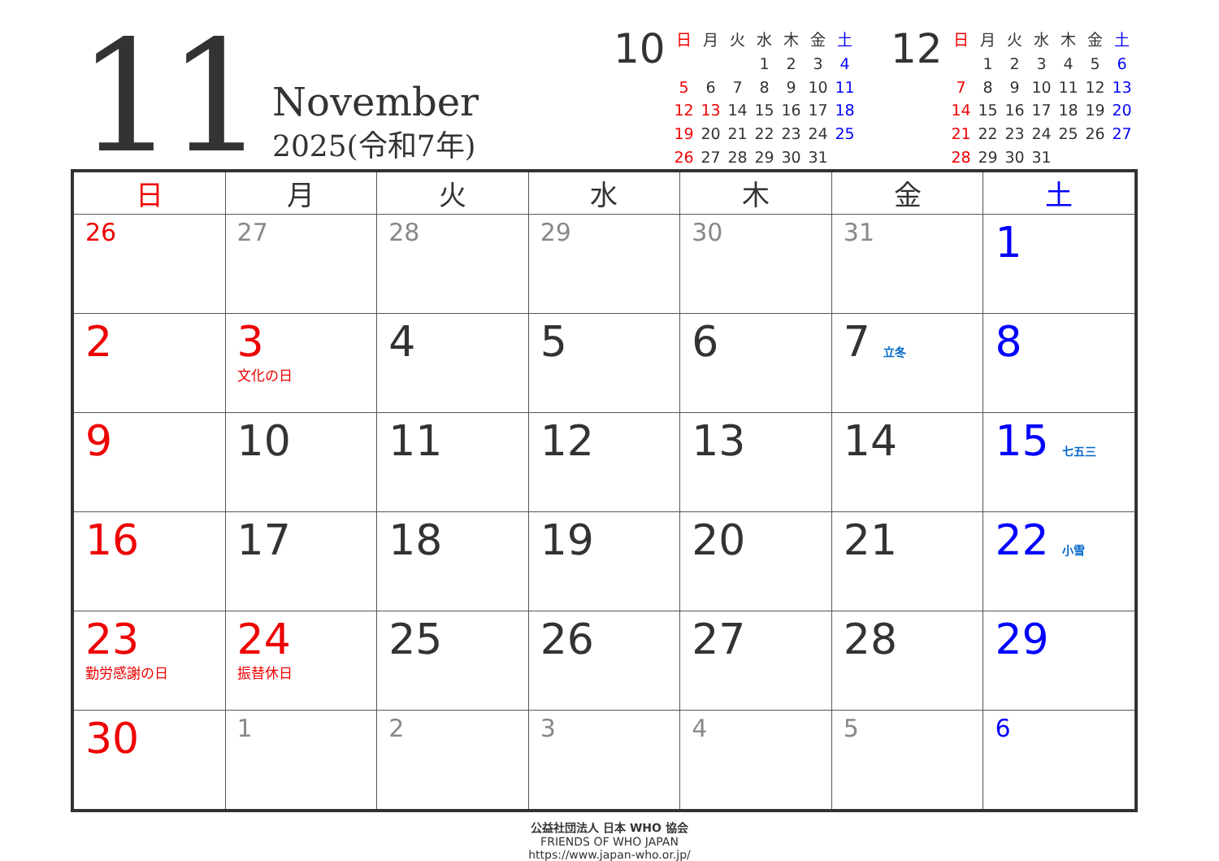11
November
2025(令和7年)
10
| 日 | 月 | 火 | 水 | 木 | 金 | 土 |
| | | | 1 | 2 | 3 | 4 |
| 5 | 6 | 7 | 8 | 9 | 10 | 11 |
| 12 | 13 | 14 | 15 | 16 | 17 | 18 |
| 19 | 20 | 21 | 22 | 23 | 24 | 25 |
| 26 | 27 | 28 | 29 | 30 | 31 | |
12
| 日 | 月 | 火 | 水 | 木 | 金 | 土 |
| | 1 | 2 | 3 | 4 | 5 | 6 |
| 7 | 8 | 9 | 10 | 11 | 12 | 13 |
| 14 | 15 | 16 | 17 | 18 | 19 | 20 |
| 21 | 22 | 23 | 24 | 25 | 26 | 27 |
| 28 | 29 | 30 | 31 | | | |
| 日 | 月 | 火 | 水 | 木 | 金 | 土 |
| --- | --- | --- | --- | --- | --- | --- |
| 26 | 27 | 28 | 29 | 30 | 31 | 1 |
| 2 | 3 文化の日 | 4 | 5 | 6 | 7 立冬 | 8 |
| 9 | 10 | 11 | 12 | 13 | 14 | 15 七五三 |
| 16 | 17 | 18 | 19 | 20 | 21 | 22 小雪 |
| 23 勤労感謝の日 | 24 振替休日 | 25 | 26 | 27 | 28 | 29 |
| 30 | 1 | 2 | 3 | 4 | 5 | 6 |
公益社団法人 日本 WHO 協会
FRIENDS OF WHO JAPAN
https://www.japan-who.or.jp/